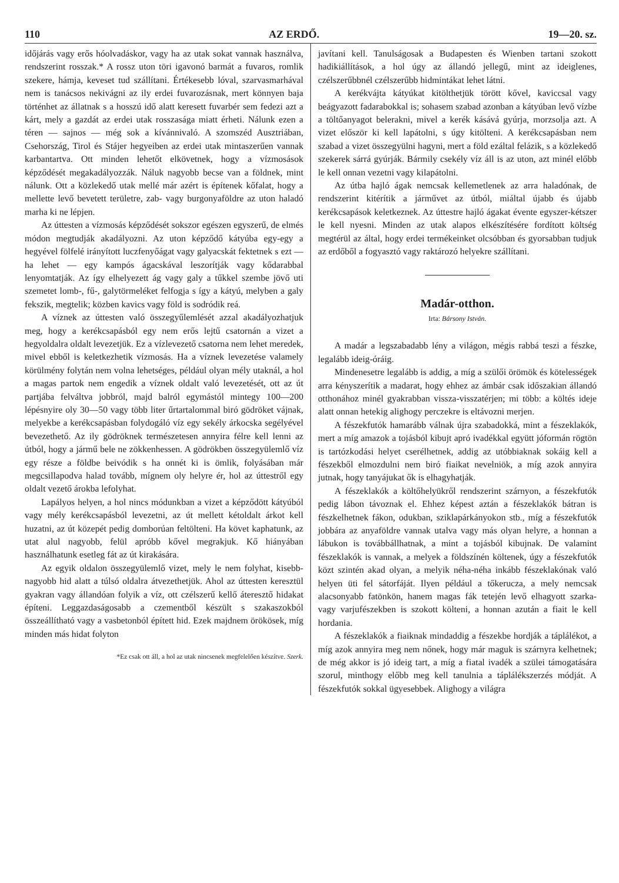110 AZ ERDŐ. 19—20. sz.
időjárás vagy erős hóolvadáskor, vagy ha az utak sokat vannak használva, rendszerint rosszak.* A rossz uton töri igavonó barmát a fuvaros, romlik szekere, hámja, keveset tud szállítani. Értékesebb lóval, szarvasmarhával nem is tanácsos nekivágni az ily erdei fuvarozásnak, mert könnyen baja történhet az állatnak s a hosszú idő alatt keresett fuvarbér sem fedezi azt a kárt, mely a gazdát az erdei utak rosszasága miatt érheti. Nálunk ezen a téren — sajnos — még sok a kívánnivaló. A szomszéd Ausztriában, Csehország, Tirol és Stájer hegyeiben az erdei utak mintaszerűen vannak karbantartva. Ott minden lehetőt elkövetnek, hogy a vízmosások képződését megakadályozzák. Náluk nagyobb becse van a földnek, mint nálunk. Ott a közlekedő utak mellé már azért is építenek kőfalat, hogy a mellette levő bevetett területre, zab- vagy burgonyaföldre az uton haladó marha ki ne lépjen.
Az úttesten a vízmosás képződését sokszor egészen egyszerű, de elmés módon megtudják akadályozni. Az uton képződő kátyúba egy-egy a hegyével fölfelé irányított luczfenyőágat vagy galyacskát fektetnek s ezt — ha lehet — egy kampós ágacskával leszorítják vagy kődarabbal lenyomtatják. Az így elhelyezett ág vagy galy a tűkkel szembe jövő uti szemetet lomb-, fű-, galytörmeléket felfogja s így a kátyú, melyben a galy fekszik, megtelik; közben kavics vagy föld is sodródik reá.
A víznek az úttesten való összegyűlemlését azzal akadályozhatjuk meg, hogy a kerékcsapásból egy nem erős lejtű csatornán a vizet a hegyoldalra oldalt levezetjük. Ez a vízlevezető csatorna nem lehet meredek, mivel ebből is keletkezhetik vízmosás. Ha a víznek levezetése valamely körülmény folytán nem volna lehetséges, például olyan mély utaknál, a hol a magas partok nem engedik a víznek oldalt való levezetését, ott az út partjába felváltva jobbról, majd balról egymástól mintegy 100—200 lépésnyire oly 30—50 vagy több liter űrtartalommal biró gödröket vájnak, melyekbe a kerékcsapásban folydogáló víz egy sekély árkocska segélyével bevezethető. Az ily gödröknek természetesen annyira félre kell lenni az útból, hogy a jármű bele ne zökkenhessen. A gödrökben összegyülemlő víz egy része a földbe beivódik s ha onnét ki is ömlik, folyásában már megcsillapodva halad tovább, mígnem oly helyre ér, hol az úttestről egy oldalt vezető árokba lefolyhat.
Lapályos helyen, a hol nincs módunkban a vizet a képződött kátyúból vagy mély kerékcsapásból levezetni, az út mellett kétoldalt árkot kell huzatni, az út közepét pedig domborúan feltölteni. Ha követ kaphatunk, az utat alul nagyobb, felül apróbb kővel megrakjuk. Kő hiányában használhatunk esetleg fát az út kirakására.
Az egyik oldalon összegyülemlő vizet, mely le nem folyhat, kisebb-nagyobb hid alatt a túlsó oldalra átvezethetjük. Ahol az úttesten keresztül gyakran vagy állandóan folyik a víz, ott czélszerű kellő áteresztő hidakat építeni. Leggazdaságosabb a czementből készült s szakaszokból összeállítható vagy a vasbetonból épített hid. Ezek majdnem örökösek, míg minden más hidat folyton
*Ez csak ott áll, a hol az utak nincsenek megfelelően készítve. Szerk.
javítani kell. Tanulságosak a Budapesten és Wienben tartani szokott hadikiállítások, a hol úgy az állandó jellegű, mint az ideiglenes, czélszerűbbnél czélszerűbb hidmintákat lehet látni.
A kerékvájta kátyúkat kitölthetjük törött kővel, kaviccsal vagy beágyazott fadarabokkal is; sohasem szabad azonban a kátyúban levő vízbe a töltőanyagot belerakni, mivel a kerék kásává gyúrja, morzsolja azt. A vizet először ki kell lapátolni, s úgy kitölteni. A kerékcsapásban nem szabad a vizet összegyülni hagyni, mert a föld ezáltal felázik, s a közlekedő szekerek sárrá gyúrják. Bármily csekély víz áll is az uton, azt minél előbb le kell onnan vezetni vagy kilapátolni.
Az útba hajló ágak nemcsak kellemetlenek az arra haladónak, de rendszerint kitérítik a járművet az útból, miáltal újabb és újabb kerékcsapások keletkeznek. Az úttestre hajló ágakat évente egyszer-kétszer le kell nyesni. Minden az utak alapos elkészítésére fordított költség megtérül az által, hogy erdei termékeinket olcsóbban és gyorsabban tudjuk az erdőből a fogyasztó vagy raktározó helyekre szállítani.
Madár-otthon.
Irta: Bársony István.
A madár a legszabadabb lény a világon, mégis rabbá teszi a fészke, legalább ideig-óráig.
Mindenesetre legalább is addig, a míg a szülői örömök és kötelességek arra kényszerítik a madarat, hogy ehhez az ámbár csak időszakian állandó otthonához minél gyakrabban vissza-visszatérjen; mi több: a költés ideje alatt onnan hetekig alighogy perczekre is eltávozni merjen.
A fészekfutók hamarább válnak újra szabadokká, mint a fészeklakók, mert a míg amazok a tojásból kibujt apró ivadékkal együtt jóformán rögtön is tartózkodási helyet cserélhetnek, addig az utóbbiaknak sokáig kell a fészekből elmozdulni nem biró fiaikat nevelniök, a míg azok annyira jutnak, hogy tanyájukat ők is elhagyhatják.
A fészeklakók a költőhelyükről rendszerint szárnyon, a fészekfutók pedig lábon távoznak el. Ehhez képest aztán a fészeklakók bátran is fészkelhetnek fákon, odukban, sziklapárkányokon stb., míg a fészekfutók jobbára az anyaföldre vannak utalva vagy más olyan helyre, a honnan a lábukon is továbbállhatnak, a mint a tojásból kibujnak. De valamint fészeklakók is vannak, a melyek a földszínén költenek, úgy a fészekfutók közt szintén akad olyan, a melyik néha-néha inkább fészeklakónak való helyen üti fel sátorfáját. Ilyen például a tőkeruсza, a mely nemcsak alacsonyabb fatönkön, hanem magas fák tetején levő elhagyott szarka- vagy varjufészekben is szokott költeni, a honnan azután a fiait le kell hordania.
A fészeklakók a fiaiknak mindaddig a fészekbe hordják a táplálékot, a míg azok annyira meg nem nőnek, hogy már maguk is szárnyra kelhetnek; de még akkor is jó ideig tart, a míg a fiatal ivadék a szülei támogatására szorul, minthogy előbb meg kell tanulnia a táplálékszerzés módját. A fészekfutók sokkal ügyesebbek. Alighogy a világra